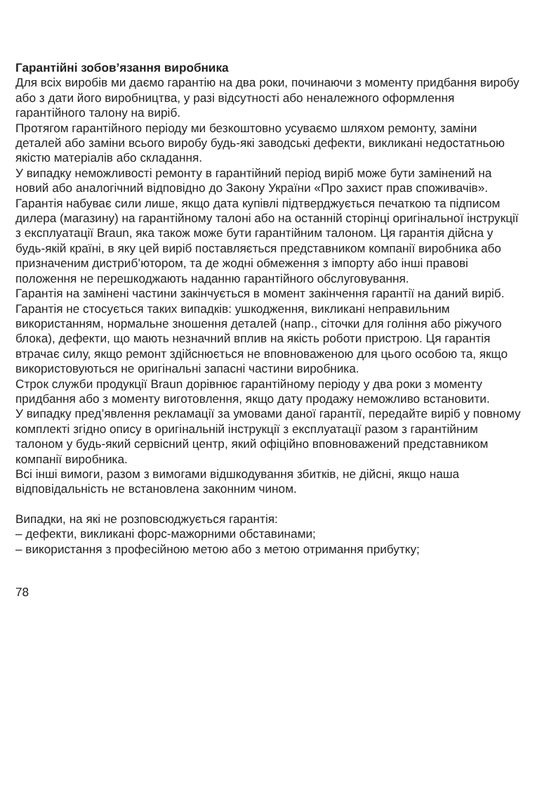Гарантійні зобов’язання виробника
Для всіх виробів ми даємо гарантію на два роки, починаючи з моменту придбання виробу або з дати його виробництва, у разі відсутності або неналежного оформлення гарантійного талону на виріб.
Протягом гарантійного періоду ми безкоштовно усуваємо шляхом ремонту, заміни деталей або заміни всього виробу будь-які заводські дефекти, викликані недостатньою якістю матеріалів або складання.
У випадку неможливості ремонту в гарантійний період виріб може бути замінений на новий або аналогічний відповідно до Закону України «Про захист прав споживачів».
Гарантія набуває сили лише, якщо дата купівлі підтверджується печаткою та підписом дилера (магазину) на гарантійному талоні або на останній сторінці оригінальної інструкції з експлуатації Braun, яка також може бути гарантійним талоном. Ця гарантія дійсна у будь-якій країні, в яку цей виріб поставляється представником компанії виробника або призначеним дистриб’ютором, та де жодні обмеження з імпорту або інші правові положення не перешкоджають наданню гарантійного обслуговування.
Гарантія на замінені частини закінчується в момент закінчення гарантії на даний виріб.
Гарантія не стосується таких випадків: ушкодження, викликані неправильним використанням, нормальне зношення деталей (напр., сіточки для гоління або ріжучого блока), дефекти, що мають незначний вплив на якість роботи пристрою. Ця гарантія втрачає силу, якщо ремонт здійснюється не вповноваженою для цього особою та, якщо використовуються не оригінальні запасні частини виробника.
Строк служби продукції Braun дорівнює гарантійному періоду у два роки з моменту придбання або з моменту виготовлення, якщо дату продажу неможливо встановити.
У випадку пред’явлення рекламації за умовами даної гарантії, передайте виріб у повному комплекті згідно опису в оригінальній інструкції з експлуатації разом з гарантійним талоном у будь-який сервісний центр, який офіційно вповноважений представником компанії виробника.
Всі інші вимоги, разом з вимогами відшкодування збитків, не дійсні, якщо наша відповідальність не встановлена законним чином.
Випадки, на які не розповсюджується гарантія:
– дефекти, викликані форс-мажорними обставинами;
– використання з професійною метою або з метою отримання прибутку;
78